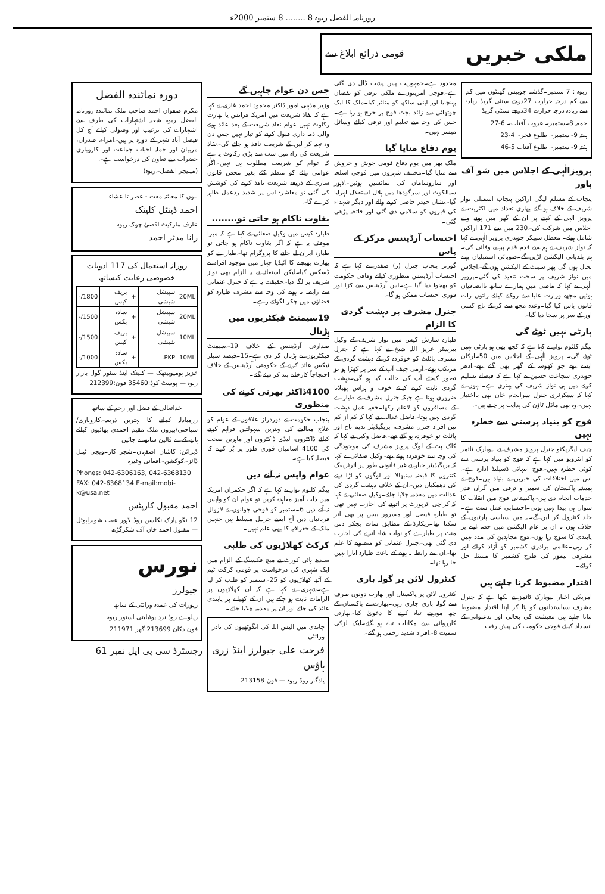روزنامہ الفضل ربوہ 8 ........ 8 ستمبر 2000ء
ملکی خبریں قومی ذرائع ابلاغ سے
ربوہ : 7 ستمبر۔گذشتہ چوبیس گھنٹوں میں کم سے کم درجہ حرارت 27درجے سنٹی گریڈ زیادہ سے زیادہ درجہ حرارت 34درجے سنٹی گریڈ
جمعہ 8۔ستمبر۔ غروب آفتاب۔ 6-27
ہفتہ 9۔ستمبر۔ طلوع فجر۔ 4-23
ہفتہ 9۔ستمبر۔ طلوع آفتاب 5-46
پرویزالٰہی کے اجلاس میں شو آف پاور
پنجاب کے مسلم لیگی اراکین پنجاب اسمبلی نواز شریف کے خلاف ہو گئے بھاری تعداد میں اکثریت نے پرویز الٰہی کے کہنے پر ان کے گھر میں ہونے والے اجلاس میں شرکت کی۔230 میں سے 171 اراکین شامل ہوئے۔ معطل سپیکر چوہدری پرویز الٰہی نے کہا کہ نواز شریف نے ہم سے قدم قدم پر بے وفائی کی۔ہم بلدیاتی الیکشن لڑیں گے۔صوبائی اسمبلیاں پہلے بحال ہوں گی پھر سینٹ کے الیکشن ہوں گے۔اجلاس میں نواز شریف پر سخت تنقید کی گئی۔پرویز الٰہی نے کہا کہ ماضی میں ہمارے ساتھ ناانصافیاں ہوئیں مجھے وزارت علیا سے روکنے کیلئے راتوں رات قانون پاس کیا گیا۔وعدہ مجھ سے کر کے تاج کسی اور کے سر پر سجا دیا گیا۔
پارٹی نہیں ٹوٹے گی
بیگم کلثوم نواز نے کہا ہے کہ کچھ بھی ہو پارٹی نہیں ٹوٹے گی۔ پرویز الٰہی کے اجلاس میں 50۔ارکان ایسے تھے جو کھوسہ کے گھر بھی گئے تھے۔ادھر چوہدری شجاعت حسین نے کہا ہے کہ فیصلے تسلیم کرنے میں ہی نواز شریف کی بہتری ہے۔انہوں نے کہا کہ سیکرٹری جنرل سرانجام خان بھی بااختیار نہیں۔وہ بھی ماڈل ٹاؤن کی ہدایت پر چلتے ہیں۔
فوج کو بنیاد پرستی سے خطرہ نہیں
چیف ایگزیکٹو جنرل پرویز مشرف نے نیویارک ٹائمز کو انٹرویو میں کہا ہے کہ فوج کو بنیاد پرستی سے کوئی خطرہ نہیں۔فوج انتہائی ڈسپلنڈ ادارہ ہے۔اس میں اختلافات کی خبریں بے بنیاد ہیں۔فوج نے ہمیشہ پاکستان کی تعمیر و ترقی میں گراں قدر خدمات انجام دی ہیں۔پاکستانی فوج میں انقلاب کا سوال ہی پیدا نہیں ہوتی۔احتسابی عمل ست ہے۔جلد کنٹرول کر لیں گے۔نہ میں سیاسی پارٹیوں کے خلاف ہوں نہ ان پر عام الیکشن میں حصہ لینے پر پابندی کا سوچ رہا ہوں۔فوج مجاہدین کی مدد نہیں کر رہی۔عالمی برادری کشمیر کو آزاد کرائے اور مشرقی تیمور کی طرح کشمیر کا مسئلہ حل کرائے۔
اقتدار مضبوط کرنا چاہتے ہیں
امریکی اخبار نیویارک ٹائمز نے لکھا ہے کہ جنرل مشرف سیاستدانوں کو ہٹا کر اپنا اقتدار مضبوط بنانا چاہتے ہیں معیشت کی بحالی اور بدعنوانی کے انسداد کیلئے فوجی حکومت کی پیش رفت
محدود ہے۔جمہوریت پس پشت ڈال دی گئی ہے۔فوجی آمریتوں نے ملکی ترقی کو نقصان پہنچایا اور اپنی ساکھ کو متاثر کیا۔ملک کا ایک چوتھائی سے زائد بجٹ فوج پر خرچ ہو رہا ہے۔جس کی وجہ سے تعلیم اور ترقی کیلئے وسائل میسر نہیں۔
یوم دفاع منایا گیا
ملک بھر میں یوم دفاع قومی جوش و خروش سے منایا گیا۔مختلف شہروں میں فوجی اسلحہ اور سازوسامان کی نمائشیں ہوئیں۔لاہور سیالکوٹ اور سرگودھا میں ہلال استقلال لہرایا گیا۔نشان حیدر حاصل کرنے والے اور دیگر شہداء کی قبروں کو سلامی دی گئی اور فاتحہ پڑھی گئی۔
احتساب آرڈیننس مرکز کے پاس
گورنر پنجاب جنرل (ر) صفدر نے کہا ہے کہ احتساب آرڈیننس منظوری کیلئے وفاقی حکومت کو بھجوا دیا گیا ہے۔اس آرڈیننس سے کڑا اور فوری احتساب ممکن ہو گا۔
جنرل مشرف پر دہشت گردی کا الزام
طیارہ سازش کیس میں نواز شریف کے وکیل بیرسٹر عزیز اللہ شیخ نے کہا ہے کہ جنرل مشرف پائلٹ کو خوفزدہ کر کے دہشت گردی کے مرتکب ہوئے۔آرمی چیف آپ کے سر پر کھڑا ہو تو تصور کیجئے آپ کی حالت کیا ہو گی۔دہشت گردی ثابت کرنے کیلئے خوف و ہراس پھیلانا ضروری ہوتا ہے جبکہ جنرل مشرف نے طیارے کے مسافروں کو لاعلم رکھا۔خفیہ عمل دہشت گردی نہیں ہوتا۔فاضل عدالت نے کہا کہ کم از کم تین افراد جنرل مشرف، بریگیڈیئر ندیم تاج اور پائلٹ تو خوفزدہ ہو گئے تھے۔فاضل وکیل نے کہا کہ کاک پٹ کے لوگ پرویز مشرف کی موجودگی کی وجہ سے خوفزدہ ہوئے تھے۔وکیل صفائی نے کہا کہ بریگیڈیئر جبار نے غیر قانونی طور پر ائرٹریفک کنٹرول کا قبضہ سنبھالا اور لوگوں کو اڑا دینے کی دھمکیاں دیں۔ان کے خلاف دہشت گردی کی عدالت میں مقدمہ چلایا جائے۔وکیل صفائی نے کہا کہ کراچی ائرپورٹ پر اترنے کی اجازت نہیں تھی تو طیارہ فیصل اور مسرور بیس پر بھی اتر سکتا تھا۔ریکارڈ کے مطابق سات بجکر دس منٹ پر طیارے کو نواب شاہ اترنے کی اجازت دی گئی تھی۔جنرل عثمانی کو منصوبے کا علم تھا۔ان سے رابطہ نہ ہونے کے باعث طیارہ اتارا نہیں جا رہا تھا۔
کنٹرول لائن پر گولہ باری
کنٹرول لائن پر پاکستان اور بھارت دونوں طرف سے گولہ باری جاری رہی۔بھارت نے پاکستان کے چھ مورچے تباہ کرنے کا دعویٰ کیا۔بھارتی کارروائی سے مکانات تباہ ہو گئے۔ایک لڑکی سمیت 8۔افراد شدید زخمی ہو گئے۔
جس دن عوام چاہیں گے
وزیر مذہبی امور ڈاکٹر محمود احمد غازی نے کہا ہے کہ نفاذ شریعت میں امریکہ فرانس یا بھارت رکاوٹ نہیں عوام نفاذ شریعت کے بعد عائد ہونے والی ذمہ داری قبول کرنے کو تیار نہیں جس دن وہ تہیہ کر لیں گے شریعت نافذ ہو جائے گی۔نفاذ شریعت کی راہ میں سب سے بڑی رکاوٹ یہ ہے کہ عوام کو شریعت مطلوب ہی نہیں۔اگر عوامی رائے کو منظم کئے بغیر محض قانون سازی کے ذریعے شریعت نافذ کرنے کی کوشش کی گئی تو معاشرہ اس پر شدید ردعمل ظاہر کرے گا۔
بغاوت ناکام ہو جاتی تو........
طیارہ کیس میں وکیل صفائی نے کہا ہے کہ میرا موقف یہ ہے کہ اگر بغاوت ناکام ہو جاتی تو طیارہ ایران لے جانے کا پروگرام تھا۔طیارے کو بھارت بھیجنے کا آئیڈیا جہاز میں موجود افراد نے ڈسکس کیا۔لیکن استغاثہ نے یہ الزام بھی نواز شریف پر لگا دیا۔حقیقت یہ ہے کہ جنرل عثمانی سے رابطہ نہ ہونے کی وجہ سے مشرف طیارہ کو فضاؤں میں چکر لگواتے رہے۔
19سیمنٹ فیکٹریوں میں ہڑتال
صدارتی آرڈیننس کے خلاف 19۔سیمنٹ فیکٹریوں نے ہڑتال کر دی ہے۔15۔فیصد سیلز ٹیکس عائد کرنے کے حکومتی آرڈیننس کے خلاف احتجاجاً کارخانے بند کر دیئے گئے۔
4100ڈاکٹر بھرتی کرنے کی منظوری
پنجاب حکومت نے دوردراز علاقوں کے عوام کو علاج معالجے کی بہترین سہولتیں فراہم کرنے کیلئے ڈاکٹروں، لیڈی ڈاکٹروں اور ماہرین صحت کی 4100 آسامیاں فوری طور پر پُر کرنے کا فیصلہ کیا ہے۔
عوام واپس نہ آنے دیں
بیگم کلثوم نواز نے کہا ہے کہ اگر حکمران امریکہ میں ذلت آمیز معاہدہ کریں تو عوام ان کو واپس نہ آنے دیں 6۔ستمبر کو فوجی جوانوں نے لازوال قربانیاں دیں آج ایسے جرنیل مسلط ہیں جنہیں ملک کے جغرافیہ کا بھی علم نہیں۔
کرکٹ کھلاڑیوں کی طلبی
سندھ ہائی کورٹ نے میچ فکسنگ کے الزام میں ایک شہری کی درخواست پر قومی کرکٹ ٹیم کے آٹھ کھلاڑیوں کو 25۔ستمبر کو طلب کر لیا ہے۔شہری نے کہا ہے کہ ان کھلاڑیوں پر الزامات ثابت ہو چکے ہیں ان کے کھیلنے پر پابندی عائد کی جائے اور ان پر مقدمہ چلایا جائے۔
چاندی میں الیس اللہ کی انگوٹھیوں کی نادر ورائٹی
فرحت علی جیولرز اینڈ زری ہاؤس
یادگار روڈ ربوہ — فون 213158
دورہ نمائندہ الفضل
مکرم صفوان احمد صاحب ملک نمائندہ روزنامہ الفضل ربوہ شعبہ اشتہارات کی طرف سے اشتہارات کی ترغیب اور وصولی کیلئے آج کل فیصل آباد شہر کے دورہ پر ہیں۔امراء، صدران، مربیان اور جملہ احباب جماعت اور کاروباری حضرات سے تعاون کی درخواست ہے۔
(مینیجر الفضل۔ربوہ)
بنوں کا معائنہ مفت - عصر تا عشاء
احمد ڈینٹل کلینک
عارف مارکیٹ اقصیٰ چوک ربوہ
رانا مدثر احمد
روزانہ استعمال کی 117 ادویات خصوصی رعایت کیساتھ
| 20ML | سپیشل شیشی | + | بریف کیس | 1800/- |
| 20ML | سپیشل شیشی | + | سادہ بکس | 1500/- |
| 10ML | سپیشل شیشی | + | بریف کیس | 1500/- |
| 10ML | PKP. | + | سادہ بکس | 1000/- |
عزیز ہومیوپیتھک — کلینک اینڈ سٹور گول بازار ربوہ — پوسٹ کوڈ:35460 فون:212399
خداتعالیٰ کے فضل اور رحم کے ساتھ
زرمبادلہ کمانے کا بہترین ذریعہ۔کاروباری/سیاحتی/بیرون ملک مقیم احمدی بھائیوں کیلئے ہاتھ کے بنے قالین ساتھ لے جائیں
ڈیزائن: کاشان اصفہان۔شجر کار۔ویجی ٹیبل ڈائز۔کوکشن۔افغانی وغیرہ
Phones: 042-6306163, 042-6368130
FAX: 042-6368134 E-mail:mobi-k@usa.net
احمد مقبول کارپٹس
12 نگو پارک نکلسن روڈ لاہور عقب شوبراہوٹل — مقبول احمد خان آف شکرگڑھ
نورس
جیولرز
زیورات کی عمدہ ورائٹی کے ساتھ
ریلوے روڈ نزد یوٹیلیٹی اسٹور ربوہ
فون دکان 213699 گھر 211971
رجسٹرڈ سی پی ایل نمبر 61